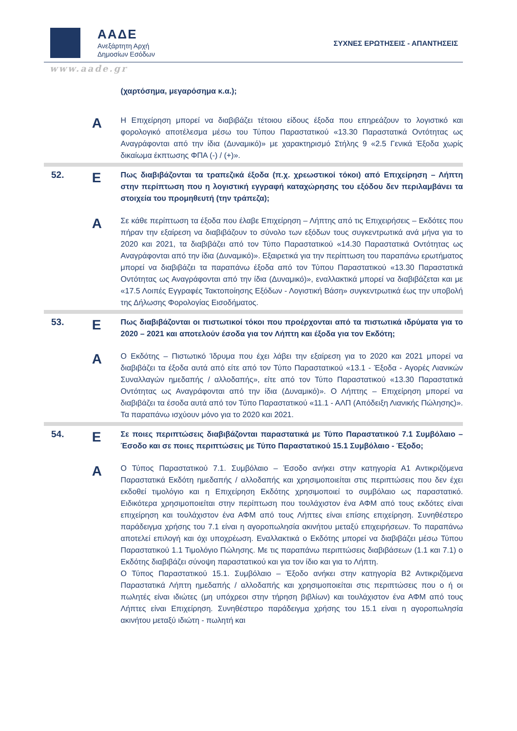ΑΑΔΕ
Ανεξάρτητη Αρχή
Δημοσίων Εσόδων
ΣΥΧΝΕΣ ΕΡΩΤΗΣΕΙΣ - ΑΠΑΝΤΗΣΕΙΣ
www.aade.gr
(χαρτόσημα, μεγαρόσημα κ.α.);
Α
Η Επιχείρηση μπορεί να διαβιβάζει τέτοιου είδους έξοδα που επηρεάζουν το λογιστικό και φορολογικό αποτέλεσμα μέσω του Τύπου Παραστατικού «13.30 Παραστατικά Οντότητας ως Αναγράφονται από την ίδια (Δυναμικό)» με χαρακτηρισμό Στήλης 9 «2.5 Γενικά Έξοδα χωρίς δικαίωμα έκπτωσης ΦΠΑ (-) / (+)».
52.
Ε
Πως διαβιβάζονται τα τραπεζικά έξοδα (π.χ. χρεωστικοί τόκοι) από Επιχείρηση – Λήπτη στην περίπτωση που η λογιστική εγγραφή καταχώρησης του εξόδου δεν περιλαμβάνει τα στοιχεία του προμηθευτή (την τράπεζα);
Α
Σε κάθε περίπτωση τα έξοδα που έλαβε Επιχείρηση – Λήπτης από τις Επιχειρήσεις – Εκδότες που πήραν την εξαίρεση να διαβιβάζουν το σύνολο των εξόδων τους συγκεντρωτικά ανά μήνα για το 2020 και 2021, τα διαβιβάζει από τον Τύπο Παραστατικού «14.30 Παραστατικά Οντότητας ως Αναγράφονται από την ίδια (Δυναμικό)». Εξαιρετικά για την περίπτωση του παραπάνω ερωτήματος μπορεί να διαβιβάζει τα παραπάνω έξοδα από τον Τύπου Παραστατικού «13.30 Παραστατικά Οντότητας ως Αναγράφονται από την ίδια (Δυναμικό)», εναλλακτικά μπορεί να διαβιβάζεται και με «17.5 Λοιπές Εγγραφές Τακτοποίησης Εξόδων - Λογιστική Βάση» συγκεντρωτικά έως την υποβολή της Δήλωσης Φορολογίας Εισοδήματος.
53.
Ε
Πως διαβιβάζονται οι πιστωτικοί τόκοι που προέρχονται από τα πιστωτικά ιδρύματα για το 2020 – 2021 και αποτελούν έσοδα για τον Λήπτη και έξοδα για τον Εκδότη;
Α
Ο Εκδότης – Πιστωτικό Ίδρυμα που έχει λάβει την εξαίρεση για το 2020 και 2021 μπορεί να διαβιβάζει τα έξοδα αυτά από είτε από τον Τύπο Παραστατικού «13.1 - Έξοδα - Αγορές Λιανικών Συναλλαγών ημεδαπής / αλλοδαπής», είτε από τον Τύπο Παραστατικού «13.30 Παραστατικά Οντότητας ως Αναγράφονται από την ίδια (Δυναμικό)». Ο Λήπτης – Επιχείρηση μπορεί να διαβιβάζει τα έσοδα αυτά από τον Τύπο Παραστατικού «11.1 - ΑΛΠ (Απόδειξη Λιανικής Πώλησης)». Τα παραπάνω ισχύουν μόνο για το 2020 και 2021.
54.
Ε
Σε ποιες περιπτώσεις διαβιβάζονται παραστατικά με Τύπο Παραστατικού 7.1 Συμβόλαιο – Έσοδο και σε ποιες περιπτώσεις με Τύπο Παραστατικού 15.1 Συμβόλαιο - Έξοδο;
Α
Ο Τύπος Παραστατικού 7.1. Συμβόλαιο – Έσοδο ανήκει στην κατηγορία Α1 Αντικριζόμενα Παραστατικά Εκδότη ημεδαπής / αλλοδαπής και χρησιμοποιείται στις περιπτώσεις που δεν έχει εκδοθεί τιμολόγιο και η Επιχείρηση Εκδότης χρησιμοποιεί το συμβόλαιο ως παραστατικό. Ειδικότερα χρησιμοποιείται στην περίπτωση που τουλάχιστον ένα ΑΦΜ από τους εκδότες είναι επιχείρηση και τουλάχιστον ένα ΑΦΜ από τους Λήπτες είναι επίσης επιχείρηση. Συνηθέστερο παράδειγμα χρήσης του 7.1 είναι η αγοροπωλησία ακινήτου μεταξύ επιχειρήσεων. Το παραπάνω αποτελεί επιλογή και όχι υποχρέωση. Εναλλακτικά ο Εκδότης μπορεί να διαβιβάζει μέσω Τύπου Παραστατικού 1.1 Τιμολόγιο Πώλησης. Με τις παραπάνω περιπτώσεις διαβιβάσεων (1.1 και 7.1) ο Εκδότης διαβιβάζει σύνοψη παραστατικού και για τον ίδιο και για το Λήπτη.
Ο Τύπος Παραστατικού 15.1. Συμβόλαιο – Έξοδο ανήκει στην κατηγορία Β2 Αντικριζόμενα Παραστατικά Λήπτη ημεδαπής / αλλοδαπής και χρησιμοποιείται στις περιπτώσεις που ο ή οι πωλητές είναι ιδιώτες (μη υπόχρεοι στην τήρηση βιβλίων) και τουλάχιστον ένα ΑΦΜ από τους Λήπτες είναι Επιχείρηση. Συνηθέστερο παράδειγμα χρήσης του 15.1 είναι η αγοροπωλησία ακινήτου μεταξύ ιδιώτη - πωλητή και